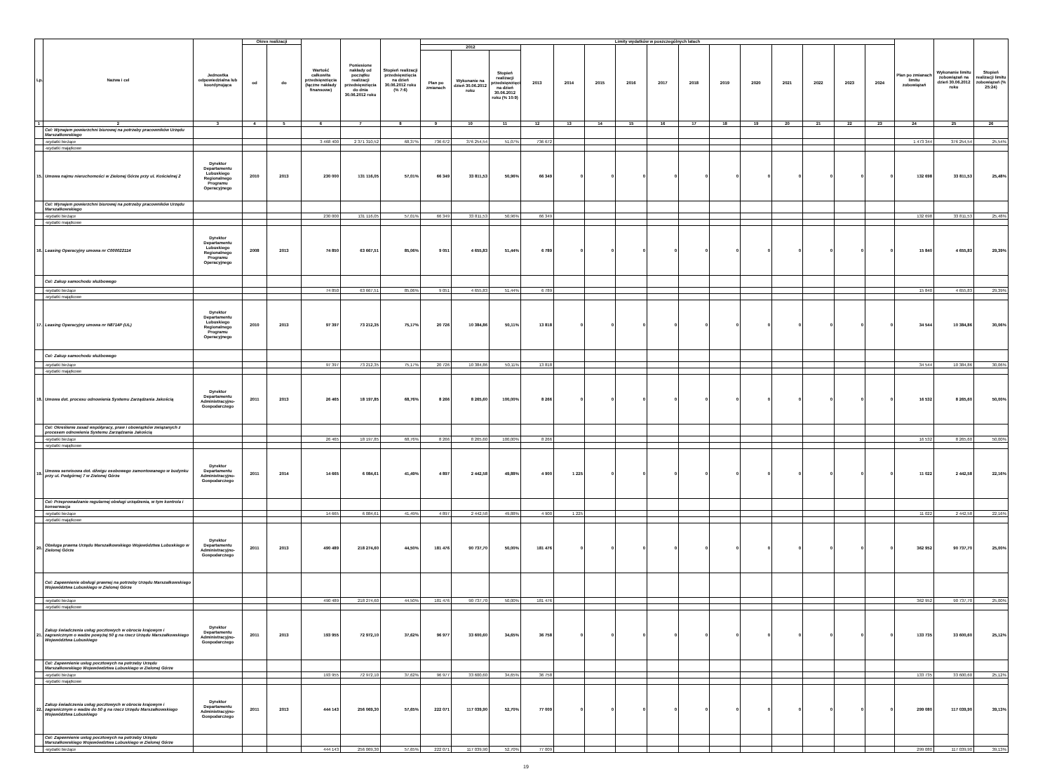| Lp. | Nazwa i cel | Jednostka odpowiedzialna lub koordynująca | Okres realizacji | | Wartość całkowita przedsięwzięcia (łączne nakłady finansowe) | Poniesione nakłady od początku realizacji przedsięwzięcia do dnia 30.06.2012 roku | Stopień realizacji przedsięwzięcia na dzień 30.06.2012 roku (% 7:6) | Limity wydatków w poszczególnych latach | | | | | | | | | | | | | | | Plan po zmianach limitu zobowiązań | Wykonanie limitu zobowiązań na dzień 30.06.2012 roku | Stopień realizacji limitu zobowiązań (% 25:24) |
| --- | --- | --- | --- | --- | --- | --- | --- | --- | --- | --- | --- | --- | --- | --- | --- | --- | --- | --- | --- | --- | --- | --- | --- | --- | --- |
| | | | od | do | | | | 2012 | | | 2013 | 2014 | 2015 | 2016 | 2017 | 2018 | 2019 | 2020 | 2021 | 2022 | 2023 | 2024 | | | |
| | | | | | | | | Plan po zmianach | Wykonanie na dzień 30.06.2012 roku | Stopień realizacji przedsięwzięcia na dzień 30.06.2012 roku (% 10:9) | | | | | | | | | | | | | | | |
| 1 | 2 | 3 | 4 | 5 | 6 | 7 | 8 | 9 | 10 | 11 | 12 | 13 | 14 | 15 | 16 | 17 | 18 | 19 | 20 | 21 | 22 | 23 | 24 | 25 | 26 |
| | Cel: Wynajem powierzchni biurowej na potrzeby pracowników Urzędu Marszałkowskiego | | | | | | | | | | | | | | | | | | | | | | | | |
| | -wydatki bieżące | | | | 3 468 400 | 2 371 310,52 | 68,37% | 736 672 | 376 254,54 | 51,07% | 736 672 | | | | | | | | | | | | 1 473 344 | 376 254,54 | 25,54% |
| | -wydatki majątkowe | | | | | | | | | | | | | | | | | | | | | | | | |
| 15. | Umowa najmu nieruchomości w Zielonej Górze przy ul. Kościelnej 2 | Dyrektor Departamentu Lubuskiego Regionalnego Programu Operacyjnego | 2010 | 2013 | 230 000 | 131 116,05 | 57,01% | 66 349 | 33 811,53 | 50,96% | 66 349 | 0 | 0 | 0 | 0 | 0 | 0 | 0 | 0 | 0 | 0 | 0 | 132 698 | 33 811,53 | 25,48% |
| | Cel: Wynajem powierzchni biurowej na potrzeby pracowników Urzędu Marszałkowskiego | | | | | | | | | | | | | | | | | | | | | | | | |
| | -wydatki bieżące | | | | 230 000 | 131 116,05 | 57,01% | 66 349 | 33 811,53 | 50,96% | 66 349 | | | | | | | | | | | | 132 698 | 33 811,53 | 25,48% |
| | -wydatki majątkowe | | | | | | | | | | | | | | | | | | | | | | | | |
| 16. | Leasing Operacyjny umowa nr C000022114 | Dyrektor Departamentu Lubuskiego Regionalnego Programu Operacyjnego | 2008 | 2013 | 74 850 | 63 667,51 | 85,06% | 9 051 | 4 655,83 | 51,44% | 6 789 | 0 | 0 | 0 | 0 | 0 | 0 | 0 | 0 | 0 | 0 | 0 | 15 840 | 4 655,83 | 29,39% |
| | Cel: Zakup samochodu służbowego | | | | | | | | | | | | | | | | | | | | | | | | |
| | -wydatki bieżące | | | | 74 850 | 63 667,51 | 85,06% | 9 051 | 4 655,83 | 51,44% | 6 789 | | | | | | | | | | | | 15 840 | 4 655,83 | 29,39% |
| | -wydatki majątkowe | | | | | | | | | | | | | | | | | | | | | | | | |
| 17. | Leasing Operacyjny umowa nr N8714P (UL) | Dyrektor Departamentu Lubuskiego Regionalnego Programu Operacyjnego | 2010 | 2013 | 97 397 | 73 212,35 | 75,17% | 20 726 | 10 384,86 | 50,11% | 13 818 | 0 | 0 | 0 | 0 | 0 | 0 | 0 | 0 | 0 | 0 | 0 | 34 544 | 10 384,86 | 30,06% |
| | Cel: Zakup samochodu służbowego | | | | | | | | | | | | | | | | | | | | | | | | |
| | -wydatki bieżące | | | | 97 397 | 73 212,35 | 75,17% | 20 726 | 10 384,86 | 50,11% | 13 818 | | | | | | | | | | | | 34 544 | 10 384,86 | 30,06% |
| | -wydatki majątkowe | | | | | | | | | | | | | | | | | | | | | | | | |
| 18. | Umowa dot. procesu odnowienia Systemu Zarządzania Jakością | Dyrektor Departamentu Administracyjno-Gospodarczego | 2011 | 2013 | 26 465 | 18 197,85 | 68,76% | 8 266 | 8 265,60 | 100,00% | 8 266 | 0 | 0 | 0 | 0 | 0 | 0 | 0 | 0 | 0 | 0 | 0 | 16 532 | 8 265,60 | 50,00% |
| | Cel: Określenie zasad współpracy, praw i obowiązków związanych z procesem odnowienia Systemu Zarządzania Jakością | | | | | | | | | | | | | | | | | | | | | | | | |
| | -wydatki bieżące | | | | 26 465 | 18 197,85 | 68,76% | 8 266 | 8 265,60 | 100,00% | 8 266 | | | | | | | | | | | | 16 532 | 8 265,60 | 50,00% |
| | -wydatki majątkowe | | | | | | | | | | | | | | | | | | | | | | | | |
| 19. | Umowa serwisowa dot. dźwigu osobowego zamontowanego w budynku przy ul. Podgórnej 7 w Zielonej Górze | Dyrektor Departamentu Administracyjno-Gospodarczego | 2011 | 2014 | 14 665 | 6 084,61 | 41,49% | 4 897 | 2 442,58 | 49,88% | 4 900 | 1 225 | 0 | 0 | 0 | 0 | 0 | 0 | 0 | 0 | 0 | 0 | 11 022 | 2 442,58 | 22,16% |
| | Cel: Przeprowadzanie regularnej obsługi urządzenia, w tym kontrola i konserwacja | | | | | | | | | | | | | | | | | | | | | | | | |
| | -wydatki bieżące | | | | 14 665 | 6 084,61 | 41,49% | 4 897 | 2 442,58 | 49,88% | 4 900 | 1 225 | | | | | | | | | | | 11 022 | 2 442,58 | 22,16% |
| | -wydatki majątkowe | | | | | | | | | | | | | | | | | | | | | | | | |
| 20. | Obsługa prawna Urzędu Marszałkowskiego Województwa Lubuskiego w Zielonej Górze | Dyrektor Departamentu Administracyjno-Gospodarczego | 2011 | 2013 | 490 489 | 218 274,60 | 44,50% | 181 476 | 90 737,70 | 50,00% | 181 476 | 0 | 0 | 0 | 0 | 0 | 0 | 0 | 0 | 0 | 0 | 0 | 362 952 | 90 737,70 | 25,00% |
| | Cel: Zapewnienie obsługi prawnej na potrzeby Urzędu Marszałkowskiego Województwa Lubuskiego w Zielonej Górze | | | | | | | | | | | | | | | | | | | | | | | | |
| | -wydatki bieżące | | | | 490 489 | 218 274,60 | 44,50% | 181 476 | 90 737,70 | 50,00% | 181 476 | | | | | | | | | | | | 362 952 | 90 737,70 | 25,00% |
| | -wydatki majątkowe | | | | | | | | | | | | | | | | | | | | | | | | |
| 21. | Zakup świadczenia usług pocztowych w obrocie krajowym i zagranicznym o wadze powyżej 50 g na rzecz Urzędu Marszałkowskiego Województwa Lubuskiego | Dyrektor Departamentu Administracyjno-Gospodarczego | 2011 | 2013 | 193 955 | 72 972,10 | 37,62% | 96 977 | 33 600,60 | 34,65% | 36 758 | 0 | 0 | 0 | 0 | 0 | 0 | 0 | 0 | 0 | 0 | 0 | 133 735 | 33 600,60 | 25,12% |
| | Cel: Zapewnienie usług pocztowych na potrzeby Urzędu Marszałkowskiego Wojewówdztwa Lubuskiego w Zielonej Górze | | | | | | | | | | | | | | | | | | | | | | | | |
| | -wydatki bieżące | | | | 193 955 | 72 972,10 | 37,62% | 96 977 | 33 600,60 | 34,65% | 36 758 | | | | | | | | | | | | 133 735 | 33 600,60 | 25,12% |
| | -wydatki majątkowe | | | | | | | | | | | | | | | | | | | | | | | | |
| 22. | Zakup świadczenia usług pocztowych w obrocie krajowym i zagranicznym o wadze do 50 g na rzecz Urzędu Marszałkowskiego Województwa Lubuskiego | Dyrektor Departamentu Administracyjno-Gospodarczego | 2011 | 2013 | 444 143 | 256 069,30 | 57,65% | 222 071 | 117 039,90 | 52,70% | 77 009 | 0 | 0 | 0 | 0 | 0 | 0 | 0 | 0 | 0 | 0 | 0 | 299 080 | 117 039,90 | 39,13% |
| | Cel: Zapewnienie usług pocztowych na potrzeby Urzędu Marszałkowskiego Wojewówdztwa Lubuskiego w Zielonej Górze | | | | | | | | | | | | | | | | | | | | | | | | |
| | -wydatki bieżące | | | | 444 143 | 256 069,30 | 57,65% | 222 071 | 117 039,90 | 52,70% | 77 009 | | | | | | | | | | | | 299 080 | 117 039,90 | 39,13% |
19